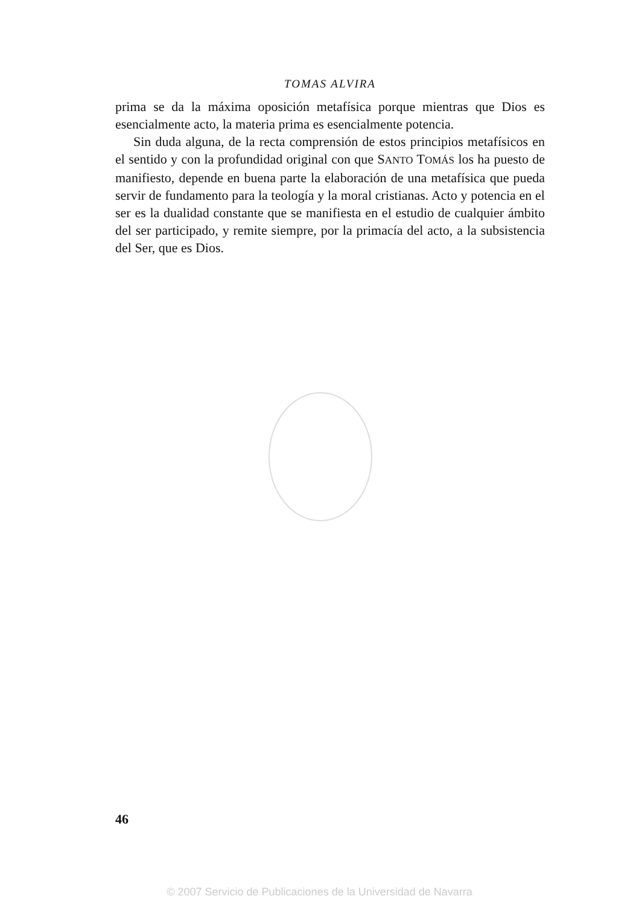TOMAS ALVIRA
prima se da la máxima oposición metafísica porque mientras que Dios es esencialmente acto, la materia prima es esencialmente potencia.
Sin duda alguna, de la recta comprensión de estos principios metafísicos en el sentido y con la profundidad original con que SANTO TOMÁS los ha puesto de manifiesto, depende en buena parte la elaboración de una metafísica que pueda servir de fundamento para la teología y la moral cristianas. Acto y potencia en el ser es la dualidad constante que se manifiesta en el estudio de cualquier ámbito del ser participado, y remite siempre, por la primacía del acto, a la subsistencia del Ser, que es Dios.
46
© 2007 Servicio de Publicaciones de la Universidad de Navarra